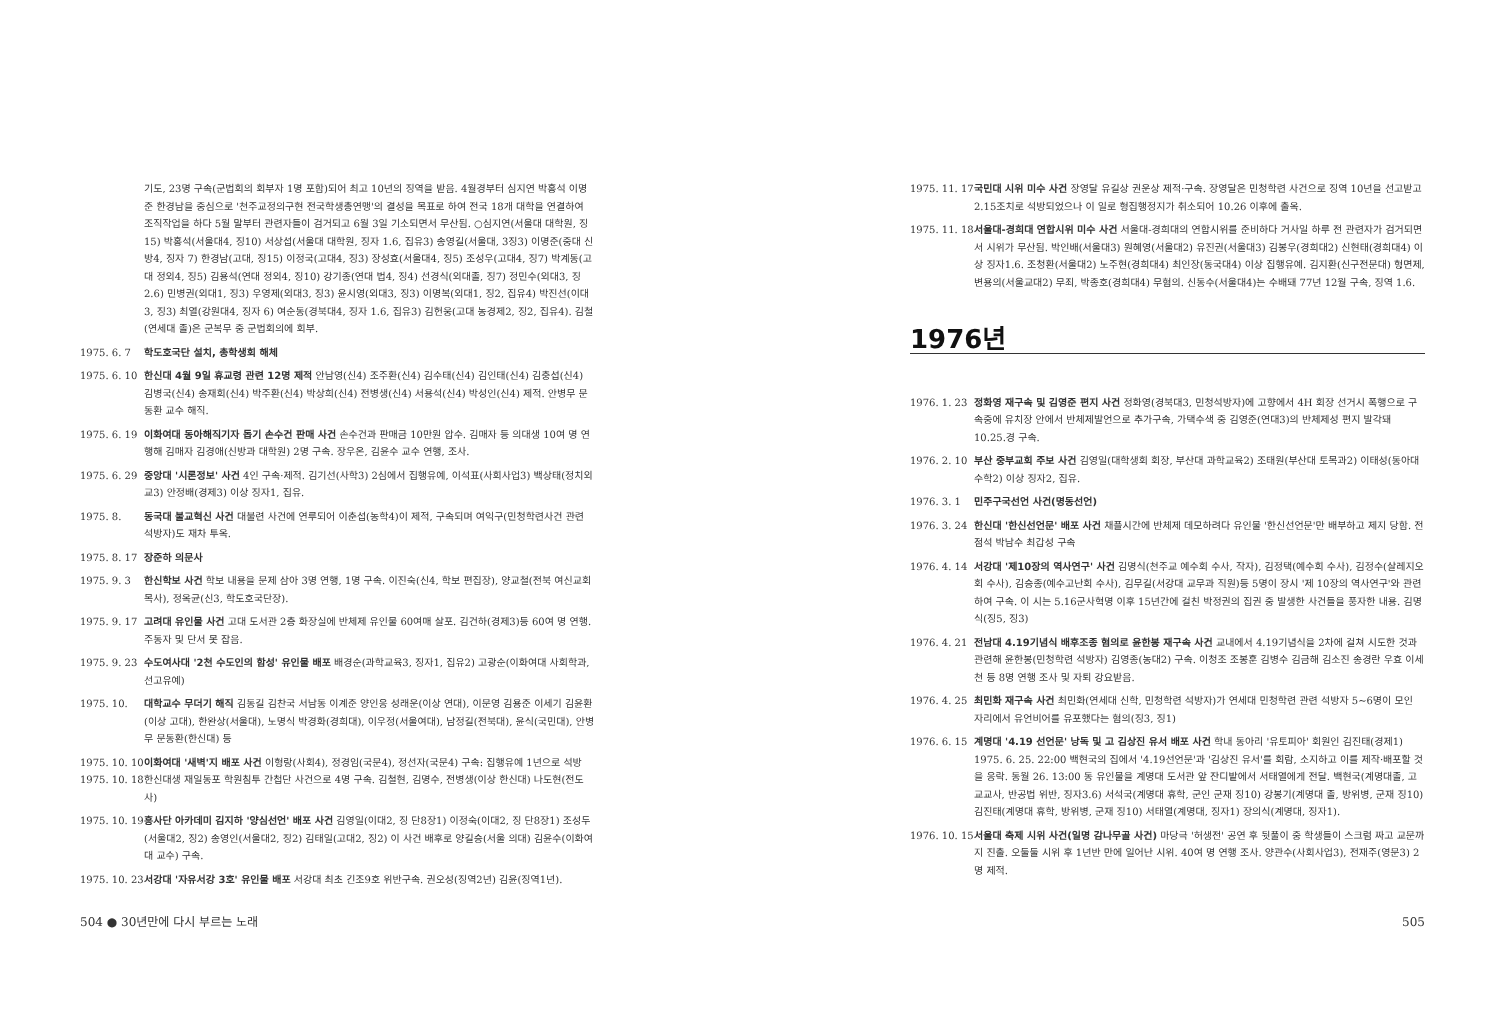기도, 23명 구속(군법회의 회부자 1명 포함)되어 최고 10년의 징역을 받음. 4월경부터 심지연 박홍석 이명준 한경남을 중심으로 '천주교정의구현 전국학생총연맹'의 결성을 목표로 하여 전국 18개 대학을 연결하여 조직작업을 하다 5월 말부터 관련자들이 검거되고 6월 3일 기소되면서 무산됨. ○심지연(서울대 대학원, 징15) 박홍석(서울대4, 징10) 서상섭(서울대 대학원, 징자 1.6, 집유3) 송영길(서울대, 3징3) 이명준(중대 신방4, 징자 7) 한경남(고대, 징15) 이정국(고대4, 징3) 장성효(서울대4, 징5) 조성우(고대4, 징7) 박계동(고대 정외4, 징5) 김용석(연대 정외4, 징10) 강기종(연대 법4, 징4) 선경식(외대졸, 징7) 정민수(외대3, 징2.6) 민병권(외대1, 징3) 우영제(외대3, 징3) 윤시영(외대3, 징3) 이명복(외대1, 징2, 집유4) 박진선(이대3, 징3) 최열(강원대4, 징자 6) 여순동(경북대4, 징자 1.6, 집유3) 김헌웅(고대 농경제2, 징2, 집유4). 김철(연세대 졸)은 군복무 중 군법회의에 회부.
1975. 6. 7 학도호국단 설치, 총학생회 해체
1975. 6. 10
한신대 4월 9일 휴교령 관련 12명 제적 안남영(신4) 조주환(신4) 김수태(신4) 김인태(신4) 김충섭(신4) 김병국(신4) 송재회(신4) 박주환(신4) 박상희(신4) 전병생(신4) 서용석(신4) 박성인(신4) 제적. 안병무 문동환 교수 해직.
1975. 6. 19
이화여대 동아해직기자 돕기 손수건 판매 사건 손수건과 판매금 10만원 압수. 김매자 등 의대생 10여 명 연행해 김매자 김경애(신방과 대학원) 2명 구속. 장우온, 김윤수 교수 연행, 조사.
1975. 6. 29
중앙대 '시론정보' 사건 4인 구속·제적. 김기선(사학3) 2심에서 집행유예, 이석표(사회사업3) 백상태(정치외교3) 안정배(경제3) 이상 징자1, 집유.
1975. 8. 동국대 불교혁신 사건 대불련 사건에 연루되어 이춘섭(농학4)이 제적, 구속되며 여익구(민청학련사건 관련 석방자)도 재차 투옥.
1975. 8. 17
장준하 의문사
1975. 9. 3 한신학보 사건 학보 내용을 문제 삼아 3명 연행, 1명 구속. 이진숙(신4, 학보 편집장), 양교철(전북 여신교회 목사), 정옥균(신3, 학도호국단장).
1975. 9. 17
고려대 유인물 사건 고대 도서관 2층 화장실에 반체제 유인물 60여매 살포. 김건하(경제3)등 60여 명 연행. 주동자 및 단서 못 잡음.
1975. 9. 23
수도여사대 '2천 수도인의 함성' 유인물 배포 배경순(과학교육3, 징자1, 집유2) 고광순(이화여대 사회학과, 선고유예)
1975. 10. 대학교수 무더기 해직 김동길 김찬국 서남동 이계준 양인응 성래운(이상 연대), 이문영 김용준 이세기 김윤환(이상 고대), 한완상(서울대), 노명식 박경화(경희대), 이우정(서울여대), 남정길(전북대), 윤식(국민대), 안병무 문동환(한신대) 등
1975. 10. 10
이화여대 '새벽'지 배포 사건 이형랑(사회4), 정경임(국문4), 정선자(국문4) 구속: 집행유예 1년으로 석방
1975. 10. 18
한신대생 재일동포 학원침투 간첩단 사건으로 4명 구속. 김철현, 김명수, 전병생(이상 한신대) 나도현(전도사)
1975. 10. 19
흥사단 아카데미 김지하 '양심선언' 배포 사건 김영일(이대2, 징 단8장1) 이정숙(이대2, 징 단8장1) 조성두(서울대2, 징2) 송영인(서울대2, 징2) 김태일(고대2, 징2) 이 사건 배후로 양길승(서울 의대) 김윤수(이화여대 교수) 구속.
1975. 10. 23
서강대 '자유서강 3호' 유인물 배포 서강대 최초 긴조9호 위반구속. 권오성(징역2년) 김윤(징역1년).
1975. 11. 17
국민대 시위 미수 사건 장영달 유길상 권운상 제적·구속. 장영달은 민청학련 사건으로 징역 10년을 선고받고 2.15조치로 석방되었으나 이 일로 형집행정지가 취소되어 10.26 이후에 출옥.
1975. 11. 18
서울대-경희대 연합시위 미수 사건 서울대-경희대의 연합시위를 준비하다 거사일 하루 전 관련자가 검거되면서 시위가 무산됨. 박인배(서울대3) 원혜영(서울대2) 유진권(서울대3) 김봉우(경희대2) 신현태(경희대4) 이상 징자1.6. 조청환(서울대2) 노주현(경희대4) 최인장(동국대4) 이상 집행유예. 김지환(신구전문대) 형면제, 변용의(서울교대2) 무죄, 박종호(경희대4) 무혐의. 신동수(서울대4)는 수배돼 77년 12월 구속, 징역 1.6.
1976년
1976. 1. 23
정화영 재구속 및 김영준 편지 사건 정화영(경북대3, 민청석방자)에 고향에서 4H 회장 선거시 폭행으로 구속중에 유치장 안에서 반체제발언으로 추가구속, 가택수색 중 김영준(연대3)의 반체제성 편지 발각돼 10.25.경 구속.
1976. 2. 10
부산 중부교회 주보 사건 김영일(대학생회 회장, 부산대 과학교육2) 조태원(부산대 토목과2) 이태성(동아대 수학2) 이상 징자2, 집유.
1976. 3. 1 민주구국선언 사건(명동선언)
1976. 3. 24
한신대 '한신선언문' 배포 사건 채플시간에 반체제 데모하려다 유인물 '한신선언문'만 배부하고 제지 당함. 전점석 박남수 최갑성 구속
1976. 4. 14
서강대 '제10장의 역사연구' 사건 김명식(천주교 예수회 수사, 작자), 김정택(예수회 수사), 김정수(살레지오회 수사), 김승종(예수고난회 수사), 김무길(서강대 교무과 직원)등 5명이 장시 '제 10장의 역사연구'와 관련하여 구속. 이 시는 5.16군사혁명 이후 15년간에 걸친 박정권의 집권 중 발생한 사건들을 풍자한 내용. 김명식(징5, 징3)
1976. 4. 21
전남대 4.19기념식 배후조종 혐의로 윤한봉 재구속 사건 교내에서 4.19기념식을 2차에 걸쳐 시도한 것과 관련해 윤한봉(민청학련 석방자) 김영종(농대2) 구속. 이청조 조봉훈 김병수 김금해 김소진 송경란 우효 이세천 등 8명 연행 조사 및 자퇴 강요받음.
1976. 4. 25
최민화 재구속 사건 최민화(연세대 신학, 민청학련 석방자)가 연세대 민청학련 관련 석방자 5~6명이 모인 자리에서 유언비어를 유포했다는 혐의(징3, 징1)
1976. 6. 15
계명대 '4.19 선언문' 낭독 및 고 김상진 유서 배포 사건 학내 동아리 '유토피아' 회원인 김진태(경제1) 1975. 6. 25. 22:00 백현국의 집에서 '4.19선언문'과 '김상진 유서'를 회람, 소지하고 이를 제작·배포할 것을 응락. 동월 26. 13:00 동 유인물을 계명대 도서관 앞 잔디밭에서 서태열에게 전달. 백현국(계명대졸, 고교교사, 반공법 위반, 징자3.6) 서석국(계명대 휴학, 군인 군재 징10) 강봉기(계명대 졸, 방위병, 군재 징10) 김진태(계명대 휴학, 방위병, 군재 징10) 서태열(계명대, 징자1) 장의식(계명대, 징자1).
1976. 10. 15
서울대 축제 시위 사건(일명 감나무골 사건) 마당극 '허생전' 공연 후 뒷풀이 중 학생들이 스크럼 짜고 교문까지 진출. 오둘둘 시위 후 1년반 만에 일어난 시위. 40여 명 연행 조사. 양관수(사회사업3), 전재주(영문3) 2명 제적.
504 ● 30년만에 다시 부르는 노래 505